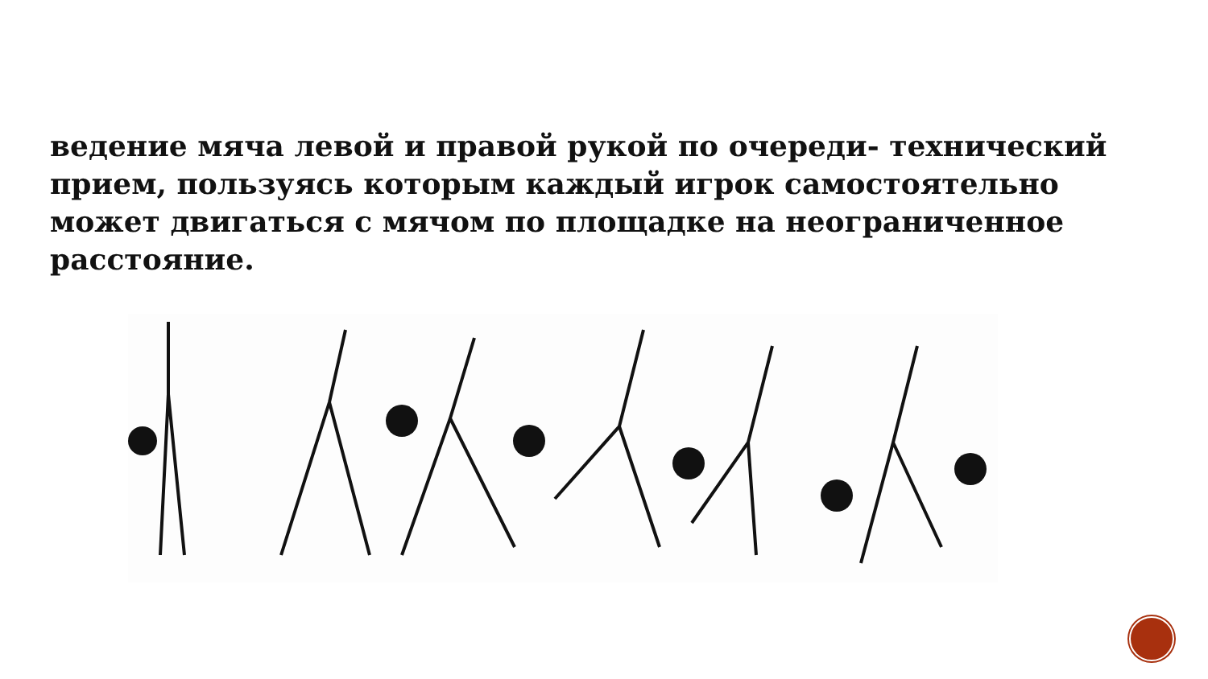ведение мяча левой и правой рукой по очереди- технический прием, пользуясь которым каждый игрок самостоятельно может двигаться с мячом по площадке на неограниченное расстояние.